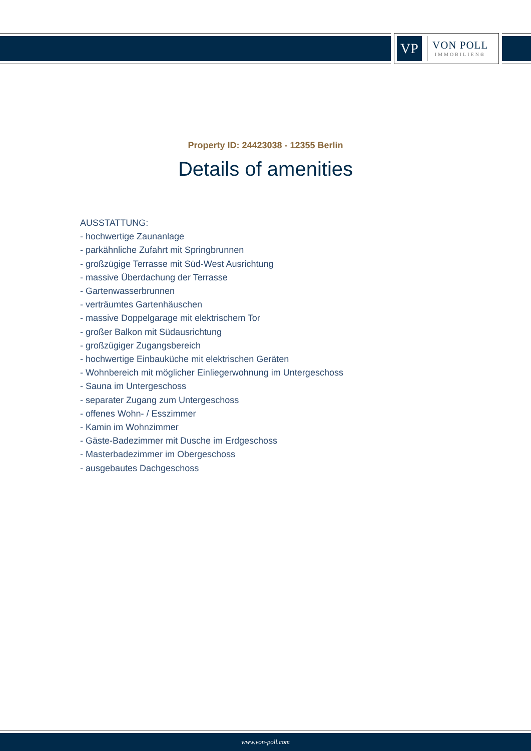VP
VON POLL
IMMOBILIEN®
Property ID: 24423038 - 12355 Berlin
Details of amenities
AUSSTATTUNG:
- hochwertige Zaunanlage
- parkähnliche Zufahrt mit Springbrunnen
- großzügige Terrasse mit Süd-West Ausrichtung
- massive Überdachung der Terrasse
- Gartenwasserbrunnen
- verträumtes Gartenhäuschen
- massive Doppelgarage mit elektrischem Tor
- großer Balkon mit Südausrichtung
- großzügiger Zugangsbereich
- hochwertige Einbauküche mit elektrischen Geräten
- Wohnbereich mit möglicher Einliegerwohnung im Untergeschoss
- Sauna im Untergeschoss
- separater Zugang zum Untergeschoss
- offenes Wohn- / Esszimmer
- Kamin im Wohnzimmer
- Gäste-Badezimmer mit Dusche im Erdgeschoss
- Masterbadezimmer im Obergeschoss
- ausgebautes Dachgeschoss
www.von-poll.com